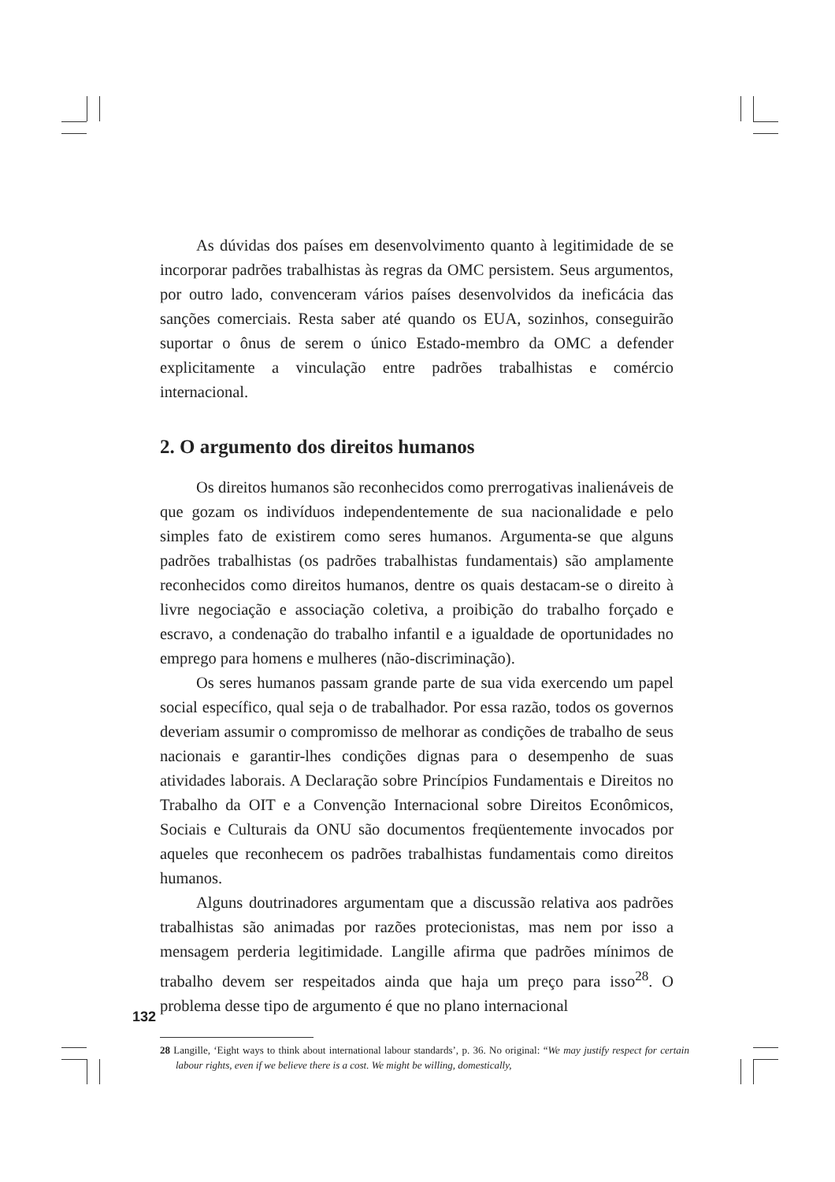As dúvidas dos países em desenvolvimento quanto à legitimidade de se incorporar padrões trabalhistas às regras da OMC persistem. Seus argumentos, por outro lado, convenceram vários países desenvolvidos da ineficácia das sanções comerciais. Resta saber até quando os EUA, sozinhos, conseguirão suportar o ônus de serem o único Estado-membro da OMC a defender explicitamente a vinculação entre padrões trabalhistas e comércio internacional.
2. O argumento dos direitos humanos
Os direitos humanos são reconhecidos como prerrogativas inalienáveis de que gozam os indivíduos independentemente de sua nacionalidade e pelo simples fato de existirem como seres humanos. Argumenta-se que alguns padrões trabalhistas (os padrões trabalhistas fundamentais) são amplamente reconhecidos como direitos humanos, dentre os quais destacam-se o direito à livre negociação e associação coletiva, a proibição do trabalho forçado e escravo, a condenação do trabalho infantil e a igualdade de oportunidades no emprego para homens e mulheres (não-discriminação).
Os seres humanos passam grande parte de sua vida exercendo um papel social específico, qual seja o de trabalhador. Por essa razão, todos os governos deveriam assumir o compromisso de melhorar as condições de trabalho de seus nacionais e garantir-lhes condições dignas para o desempenho de suas atividades laborais. A Declaração sobre Princípios Fundamentais e Direitos no Trabalho da OIT e a Convenção Internacional sobre Direitos Econômicos, Sociais e Culturais da ONU são documentos freqüentemente invocados por aqueles que reconhecem os padrões trabalhistas fundamentais como direitos humanos.
Alguns doutrinadores argumentam que a discussão relativa aos padrões trabalhistas são animadas por razões protecionistas, mas nem por isso a mensagem perderia legitimidade. Langille afirma que padrões mínimos de trabalho devem ser respeitados ainda que haja um preço para isso<sup>28</sup>. O problema desse tipo de argumento é que no plano internacional
28 Langille, ‘Eight ways to think about international labour standards’, p. 36. No original: “We may justify respect for certain labour rights, even if we believe there is a cost. We might be willing, domestically,
132